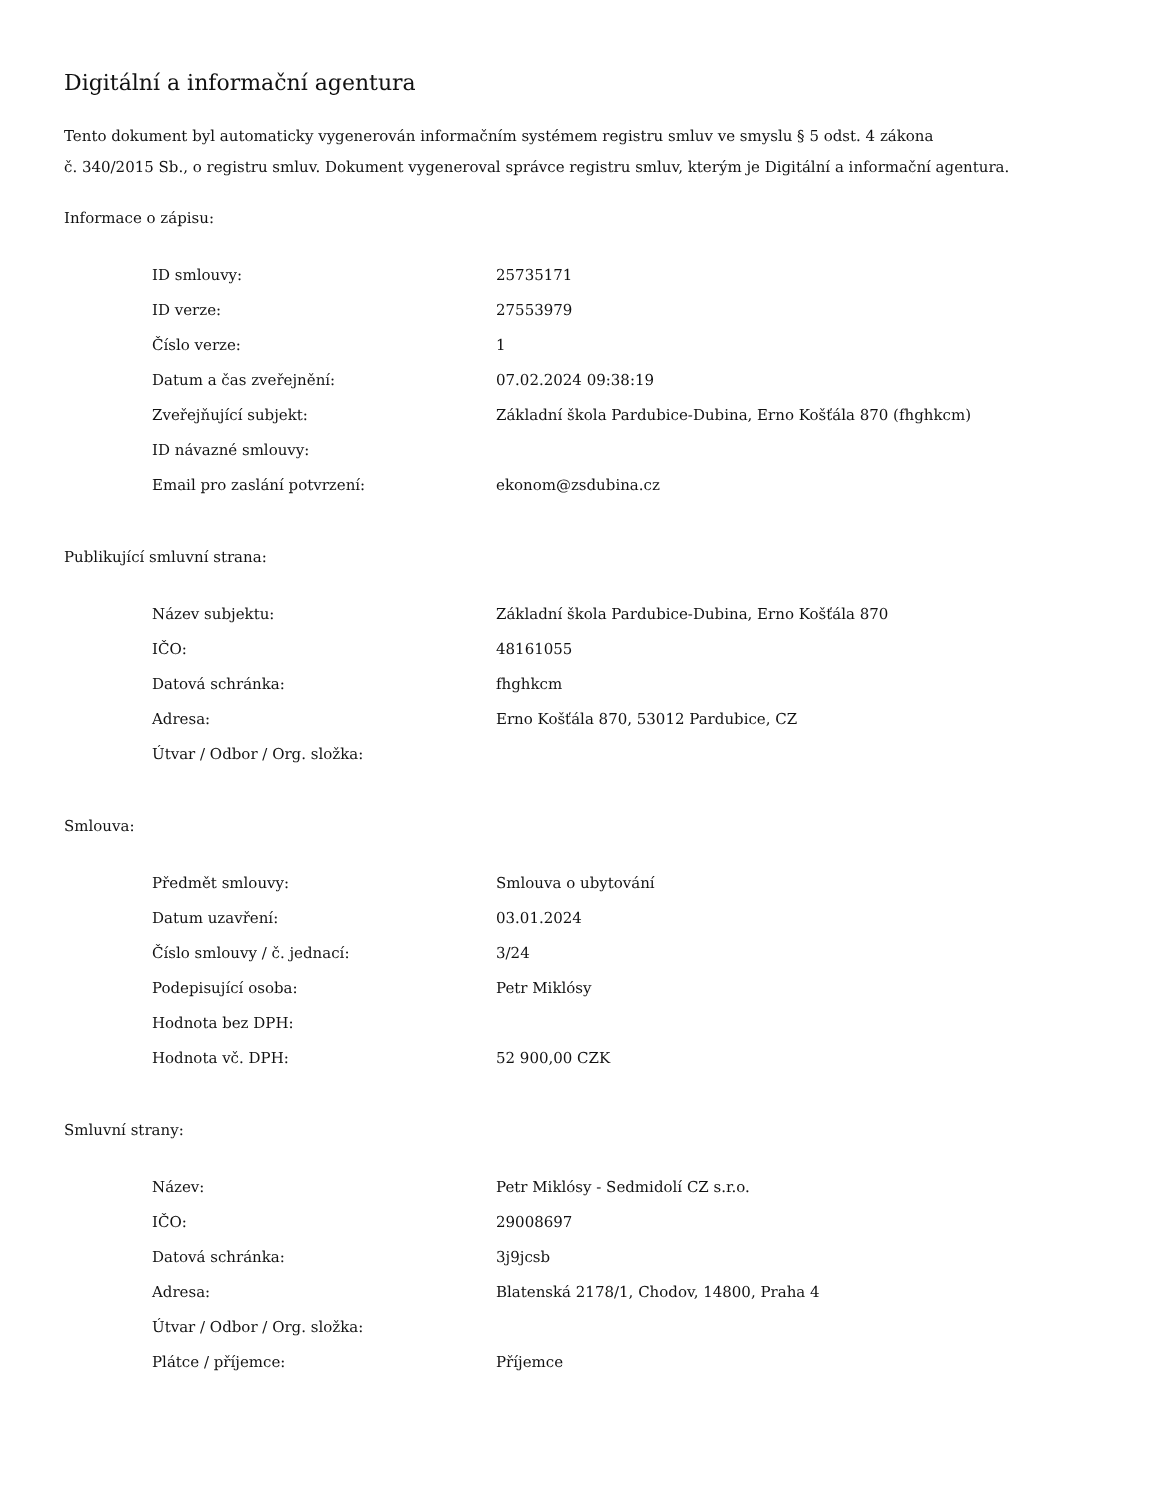Digitální a informační agentura
Tento dokument byl automaticky vygenerován informačním systémem registru smluv ve smyslu § 5 odst. 4 zákona
č. 340/2015 Sb., o registru smluv. Dokument vygeneroval správce registru smluv, kterým je Digitální a informační agentura.
Informace o zápisu:
| ID smlouvy: | 25735171 |
| ID verze: | 27553979 |
| Číslo verze: | 1 |
| Datum a čas zveřejnění: | 07.02.2024 09:38:19 |
| Zveřejňující subjekt: | Základní škola Pardubice-Dubina, Erno Košťála 870 (fhghkcm) |
| ID návazné smlouvy: | |
| Email pro zaslání potvrzení: | ekonom@zsdubina.cz |
Publikující smluvní strana:
| Název subjektu: | Základní škola Pardubice-Dubina, Erno Košťála 870 |
| IČO: | 48161055 |
| Datová schránka: | fhghkcm |
| Adresa: | Erno Košťála 870, 53012 Pardubice, CZ |
| Útvar / Odbor / Org. složka: | |
Smlouva:
| Předmět smlouvy: | Smlouva o ubytování |
| Datum uzavření: | 03.01.2024 |
| Číslo smlouvy / č. jednací: | 3/24 |
| Podepisující osoba: | Petr Miklósy |
| Hodnota bez DPH: | |
| Hodnota vč. DPH: | 52 900,00 CZK |
Smluvní strany:
| Název: | Petr Miklósy - Sedmidolí CZ s.r.o. |
| IČO: | 29008697 |
| Datová schránka: | 3j9jcsb |
| Adresa: | Blatenská 2178/1, Chodov, 14800, Praha 4 |
| Útvar / Odbor / Org. složka: | |
| Plátce / příjemce: | Příjemce |